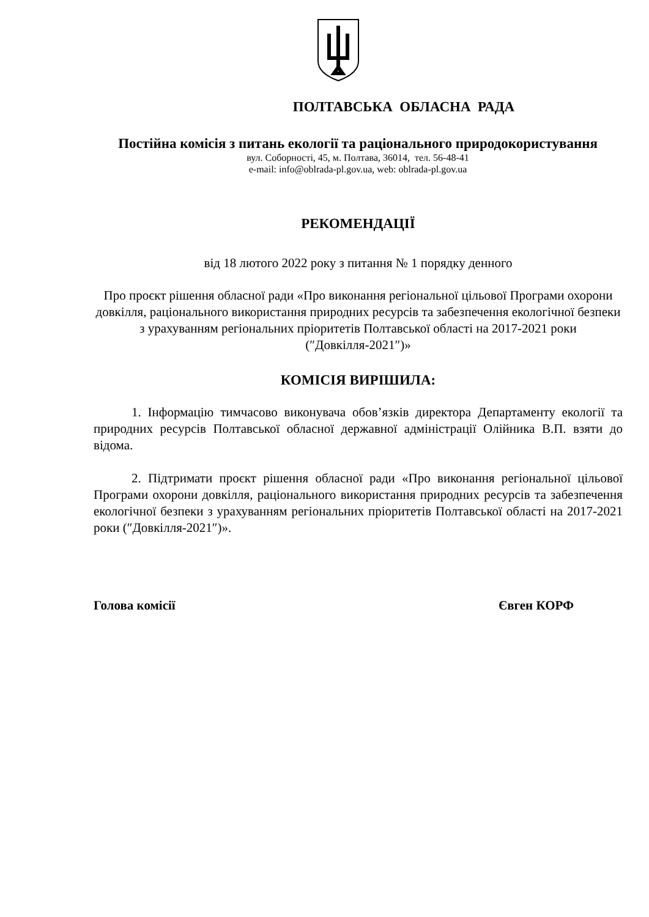ПОЛТАВСЬКА ОБЛАСНА РАДА
Постійна комісія з питань екології та раціонального природокористування
вул. Соборності, 45, м. Полтава, 36014, тел. 56-48-41
e-mail: info@oblrada-pl.gov.ua, web: oblrada-pl.gov.ua
РЕКОМЕНДАЦІЇ
від 18 лютого 2022 року з питання № 1 порядку денного
Про проєкт рішення обласної ради «Про виконання регіональної цільової Програми охорони довкілля, раціонального використання природних ресурсів та забезпечення екологічної безпеки з урахуванням регіональних пріоритетів Полтавської області на 2017-2021 роки (″Довкілля-2021″)»
КОМІСІЯ ВИРІШИЛА:
1. Інформацію тимчасово виконувача обов’язків директора Департаменту екології та природних ресурсів Полтавської обласної державної адміністрації Олійника В.П. взяти до відома.
2. Підтримати проєкт рішення обласної ради «Про виконання регіональної цільової Програми охорони довкілля, раціонального використання природних ресурсів та забезпечення екологічної безпеки з урахуванням регіональних пріоритетів Полтавської області на 2017-2021 роки (″Довкілля-2021″)».
Голова комісії Євген КОРФ